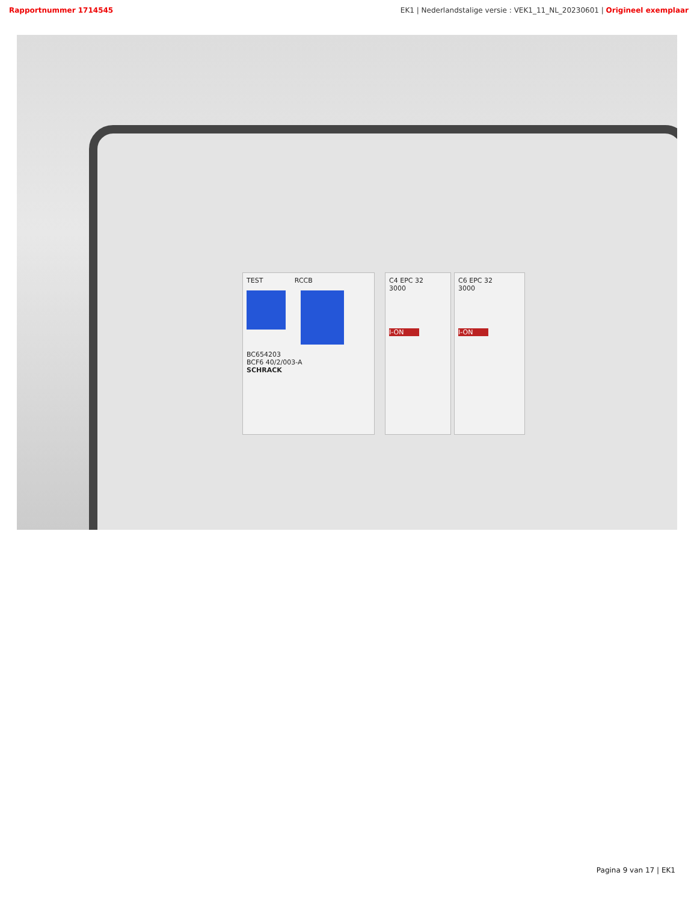Rapportnummer 1714545 EK1 | Nederlandstalige versie : VEK1_11_NL_20230601 | Origineel exemplaar
TEST RCCB
BC654203
BCF6 40/2/003-A
SCHRACK
C4 EPC 32
3000
I-ON
C6 EPC 32
3000
I-ON
Pagina 9 van 17 | EK1